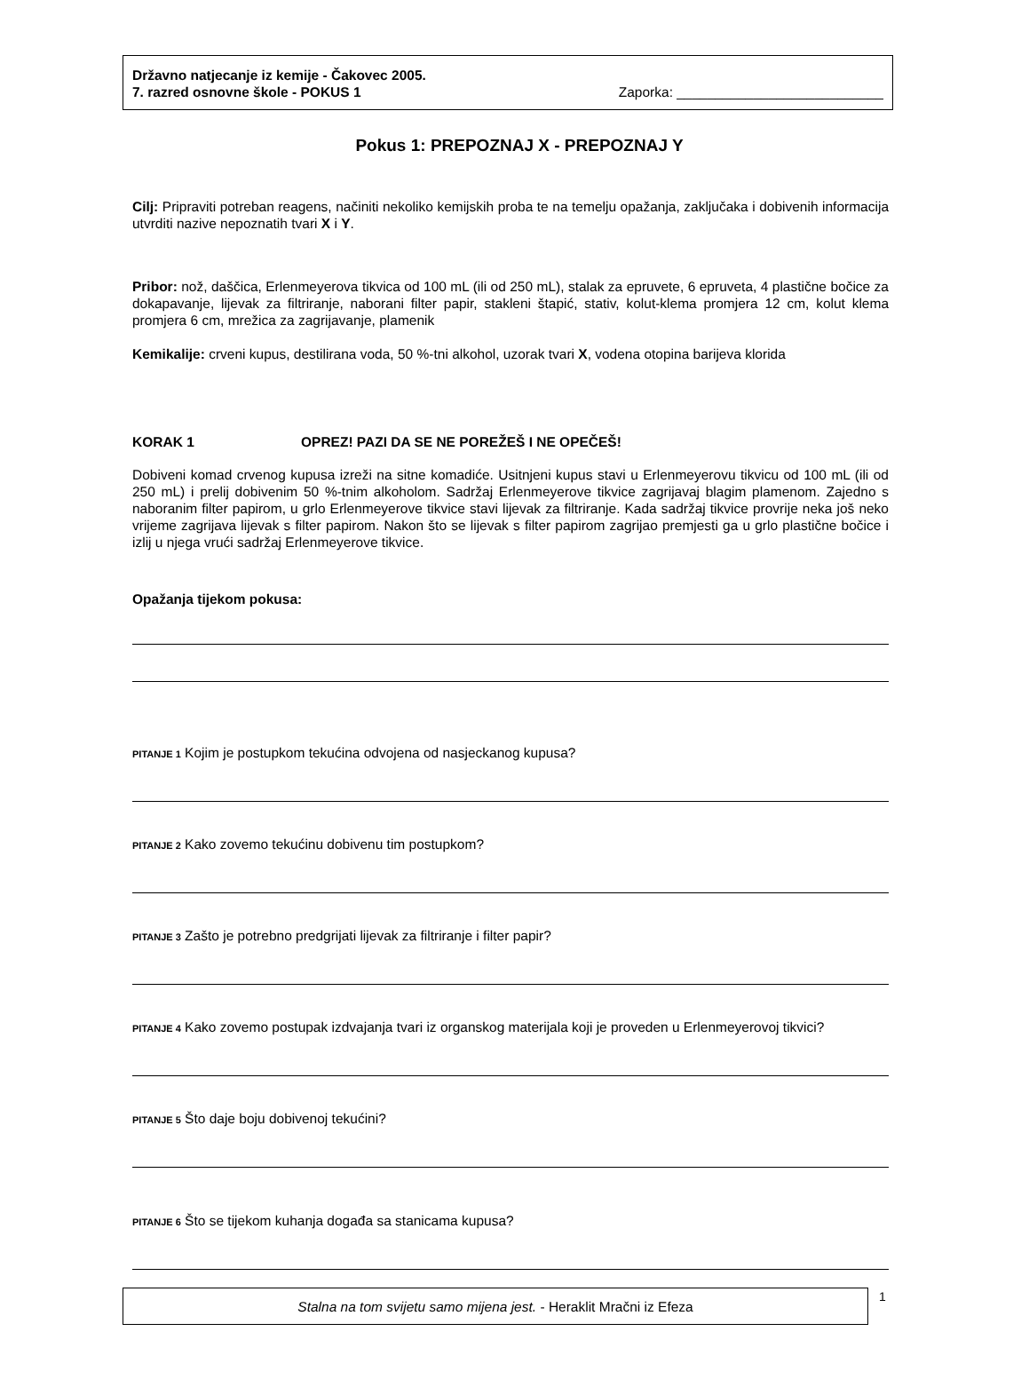Državno natjecanje iz kemije - Čakovec 2005.
7. razred osnovne škole - POKUS 1 Zaporka: ___________________________
Pokus 1: PREPOZNAJ X - PREPOZNAJ Y
Cilj: Pripraviti potreban reagens, načiniti nekoliko kemijskih proba te na temelju opažanja, zaključaka i dobivenih informacija utvrditi nazive nepoznatih tvari X i Y.
Pribor: nož, daščica, Erlenmeyerova tikvica od 100 mL (ili od 250 mL), stalak za epruvete, 6 epruveta, 4 plastične bočice za dokapavanje, lijevak za filtriranje, naborani filter papir, stakleni štapić, stativ, kolut-klema promjera 12 cm, kolut klema promjera 6 cm, mrežica za zagrijavanje, plamenik
Kemikalije: crveni kupus, destilirana voda, 50 %-tni alkohol, uzorak tvari X, vodena otopina barijeva klorida
KORAK 1 OPREZ! PAZI DA SE NE POREŽEŠ I NE OPEČEŠ!
Dobiveni komad crvenog kupusa izreži na sitne komadiće. Usitnjeni kupus stavi u Erlenmeyerovu tikvicu od 100 mL (ili od 250 mL) i prelij dobivenim 50 %-tnim alkoholom. Sadržaj Erlenmeyerove tikvice zagrijavaj blagim plamenom. Zajedno s naboranim filter papirom, u grlo Erlenmeyerove tikvice stavi lijevak za filtriranje. Kada sadržaj tikvice provrije neka još neko vrijeme zagrijava lijevak s filter papirom. Nakon što se lijevak s filter papirom zagrijao premjesti ga u grlo plastične bočice i izlij u njega vrući sadržaj Erlenmeyerove tikvice.
Opažanja tijekom pokusa:
PITANJE 1 Kojim je postupkom tekućina odvojena od nasjeckanog kupusa?
PITANJE 2 Kako zovemo tekućinu dobivenu tim postupkom?
PITANJE 3 Zašto je potrebno predgrijati lijevak za filtriranje i filter papir?
PITANJE 4 Kako zovemo postupak izdvajanja tvari iz organskog materijala koji je proveden u Erlenmeyerovoj tikvici?
PITANJE 5 Što daje boju dobivenoj tekućini?
PITANJE 6 Što se tijekom kuhanja događa sa stanicama kupusa?
Stalna na tom svijetu samo mijena jest. - Heraklit Mračni iz Efeza 1